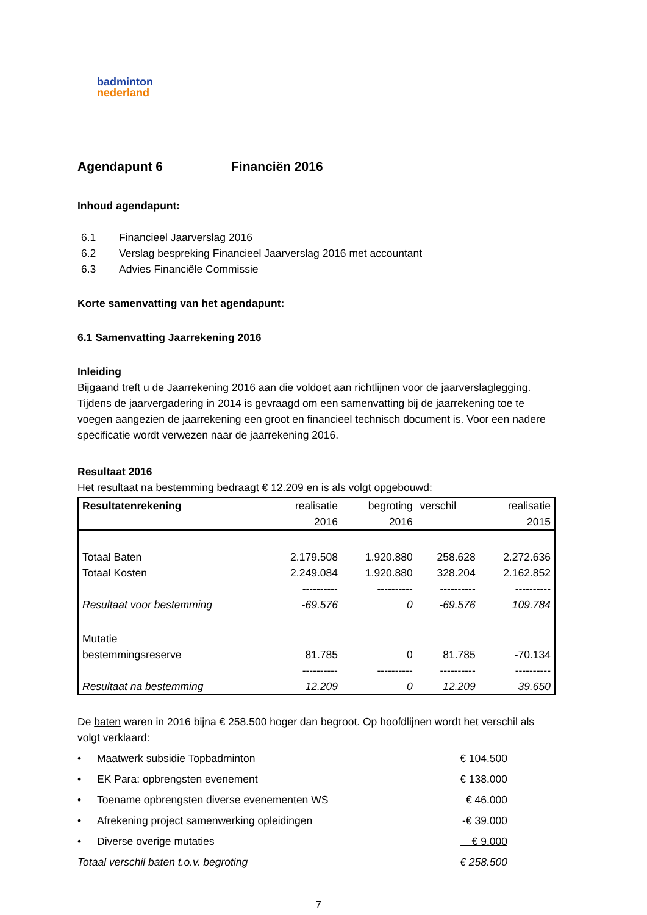badminton
nederland
Agendapunt 6 Financiën 2016
Inhoud agendapunt:
6.1 Financieel Jaarverslag 2016
6.2 Verslag bespreking Financieel Jaarverslag 2016 met accountant
6.3 Advies Financiële Commissie
Korte samenvatting van het agendapunt:
6.1 Samenvatting Jaarrekening 2016
Inleiding
Bijgaand treft u de Jaarrekening 2016 aan die voldoet aan richtlijnen voor de jaarverslaglegging. Tijdens de jaarvergadering in 2014 is gevraagd om een samenvatting bij de jaarrekening toe te voegen aangezien de jaarrekening een groot en financieel technisch document is. Voor een nadere specificatie wordt verwezen naar de jaarrekening 2016.
Resultaat 2016
Het resultaat na bestemming bedraagt € 12.209 en is als volgt opgebouwd:
| Resultatenrekening | realisatie 2016 | begroting 2016 | verschil | realisatie 2015 |
| --- | --- | --- | --- | --- |
| Totaal Baten | 2.179.508 | 1.920.880 | 258.628 | 2.272.636 |
| Totaal Kosten | 2.249.084 | 1.920.880 | 328.204 | 2.162.852 |
| | ---------- | ---------- | ---------- | ---------- |
| Resultaat voor bestemming | -69.576 | 0 | -69.576 | 109.784 |
| Mutatie bestemmingsreserve | 81.785 | 0 | 81.785 | -70.134 |
| | ---------- | ---------- | ---------- | ---------- |
| Resultaat na bestemming | 12.209 | 0 | 12.209 | 39.650 |
De baten waren in 2016 bijna € 258.500 hoger dan begroot. Op hoofdlijnen wordt het verschil als volgt verklaard:
| • | Maatwerk subsidie Topbadminton | € 104.500 |
| • | EK Para: opbrengsten evenement | € 138.000 |
| • | Toename opbrengsten diverse evenementen WS | € 46.000 |
| • | Afrekening project samenwerking opleidingen | -€ 39.000 |
| • | Diverse overige mutaties | € 9.000 |
| Totaal verschil baten t.o.v. begroting | | € 258.500 |
7